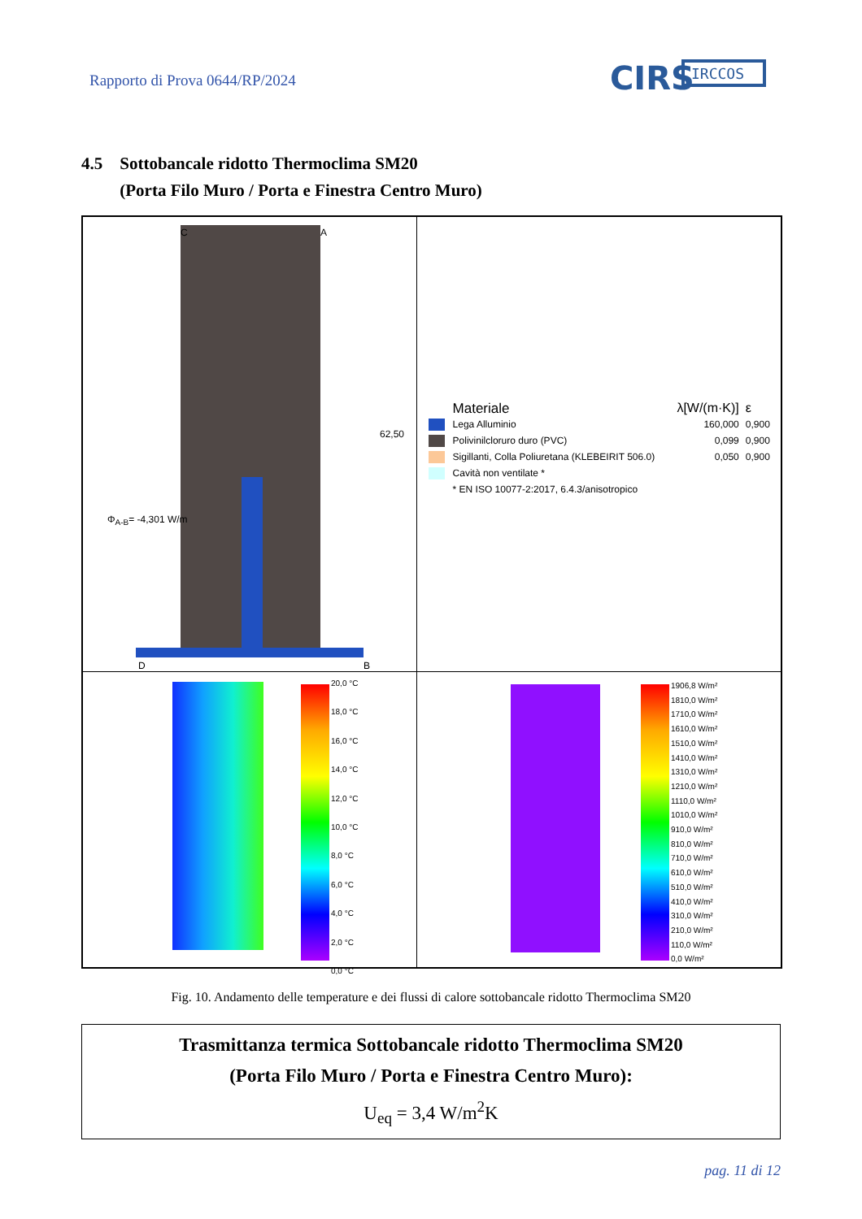Rapporto di Prova 0644/RP/2024
CIRS
IRCCOS
4.5 Sottobancale ridotto Thermoclima SM20
(Porta Filo Muro / Porta e Finestra Centro Muro)
| Φ<sub>A-B</sub>= -4,301 W/m 62,50 C A D B | / / Materiale / λ[W/(m·K)] / ε / / / Lega Alluminio / 160,000 / 0,900 / / / Polivinilcloruro duro (PVC) / 0,099 / 0,900 / / / Sigillanti, Colla Poliuretana (KLEBEIRIT 506.0) / 0,050 / 0,900 / / / Cavità non ventilate * / / / / / * EN ISO 10077-2:2017, 6.4.3/anisotropico / / / |
| 20,0 °C 18,0 °C 16,0 °C 14,0 °C 12,0 °C 10,0 °C 8,0 °C 6,0 °C 4,0 °C 2,0 °C 0,0 °C | 1906,8 W/m² 1810,0 W/m² 1710,0 W/m² 1610,0 W/m² 1510,0 W/m² 1410,0 W/m² 1310,0 W/m² 1210,0 W/m² 1110,0 W/m² 1010,0 W/m² 910,0 W/m² 810,0 W/m² 710,0 W/m² 610,0 W/m² 510,0 W/m² 410,0 W/m² 310,0 W/m² 210,0 W/m² 110,0 W/m² 0,0 W/m² |
Fig. 10. Andamento delle temperature e dei flussi di calore sottobancale ridotto Thermoclima SM20
Trasmittanza termica Sottobancale ridotto Thermoclima SM20
(Porta Filo Muro / Porta e Finestra Centro Muro):
U<sub>eq</sub> = 3,4 W/m<sup>2</sup>K
pag. 11 di 12